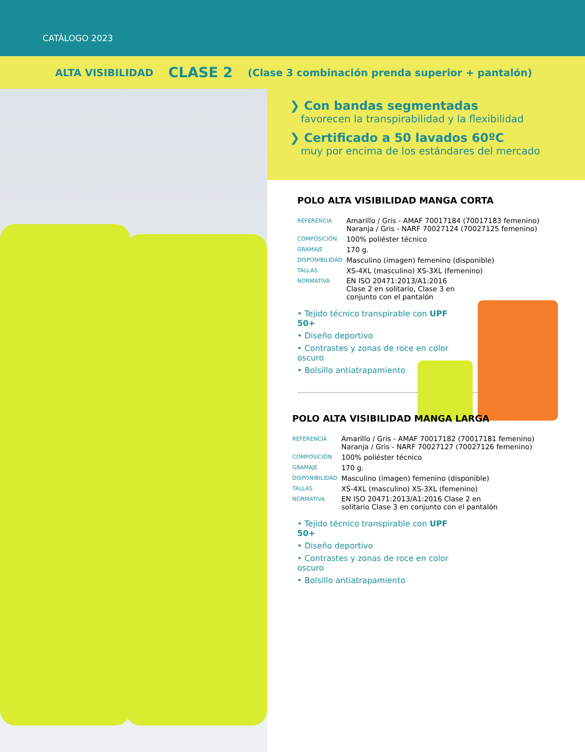CATÁLOGO 2023
ALTA VISIBILIDAD CLASE 2 (Clase 3 combinación prenda superior + pantalón)
❯ Con bandas segmentadas
favorecen la transpirabilidad y la flexibilidad
❯ Certificado a 50 lavados 60ºC
muy por encima de los estándares del mercado
POLO ALTA VISIBILIDAD MANGA CORTA
| REFERENCIA | Amarillo / Gris - AMAF 70017184 (70017183 femenino) Naranja / Gris - NARF 70027124 (70027125 femenino) |
| COMPOSICIÓN | 100% poliéster técnico |
| GRAMAJE | 170 g. |
| DISPONIBILIDAD | Masculino (imagen) femenino (disponible) |
| TALLAS | XS-4XL (masculino) XS-3XL (femenino) |
| NORMATIVA | EN ISO 20471:2013/A1:2016 Clase 2 en solitario, Clase 3 en conjunto con el pantalón |
• Tejido técnico transpirable con UPF 50+
• Diseño deportivo
• Contrastes y zonas de roce en color oscuro
• Bolsillo antiatrapamiento
POLO ALTA VISIBILIDAD MANGA LARGA
| REFERENCIA | Amarillo / Gris - AMAF 70017182 (70017181 femenino) Naranja / Gris - NARF 70027127 (70027126 femenino) |
| COMPOSICIÓN | 100% poliéster técnico |
| GRAMAJE | 170 g. |
| DISPONIBILIDAD | Masculino (imagen) femenino (disponible) |
| TALLAS | XS-4XL (masculino) XS-3XL (femenino) |
| NORMATIVA | EN ISO 20471:2013/A1:2016 Clase 2 en solitario Clase 3 en conjunto con el pantalón |
• Tejido técnico transpirable con UPF 50+
• Diseño deportivo
• Contrastes y zonas de roce en color oscuro
• Bolsillo antiatrapamiento